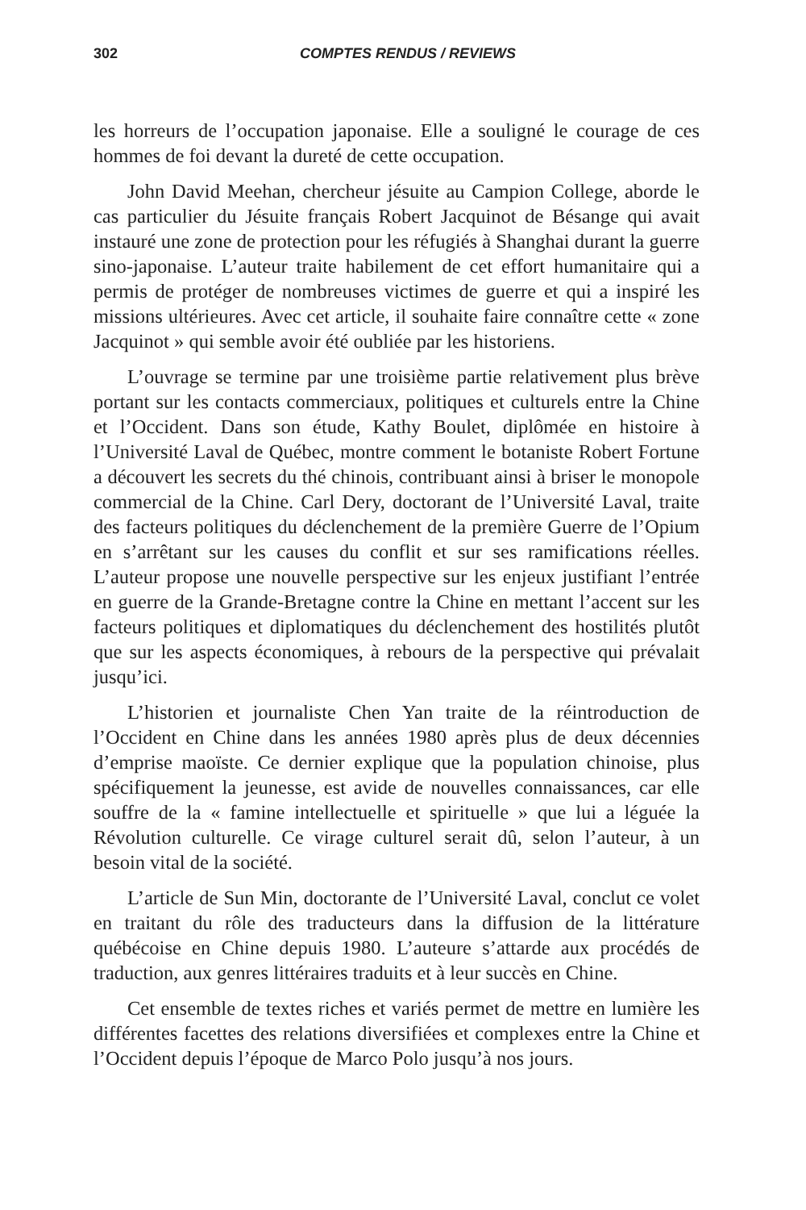302
COMPTES RENDUS / REVIEWS
les horreurs de l’occupation japonaise. Elle a souligné le courage de ces hommes de foi devant la dureté de cette occupation.
John David Meehan, chercheur jésuite au Campion College, aborde le cas particulier du Jésuite français Robert Jacquinot de Bésange qui avait instauré une zone de protection pour les réfugiés à Shanghai durant la guerre sino-japonaise. L’auteur traite habilement de cet effort humanitaire qui a permis de protéger de nombreuses victimes de guerre et qui a inspiré les missions ultérieures. Avec cet article, il souhaite faire connaître cette « zone Jacquinot » qui semble avoir été oubliée par les historiens.
L’ouvrage se termine par une troisième partie relativement plus brève portant sur les contacts commerciaux, politiques et culturels entre la Chine et l’Occident. Dans son étude, Kathy Boulet, diplômée en histoire à l’Université Laval de Québec, montre comment le botaniste Robert Fortune a découvert les secrets du thé chinois, contribuant ainsi à briser le monopole commercial de la Chine. Carl Dery, doctorant de l’Université Laval, traite des facteurs politiques du déclenchement de la première Guerre de l’Opium en s’arrêtant sur les causes du conflit et sur ses ramifications réelles. L’auteur propose une nouvelle perspective sur les enjeux justifiant l’entrée en guerre de la Grande-Bretagne contre la Chine en mettant l’accent sur les facteurs politiques et diplomatiques du déclenchement des hostilités plutôt que sur les aspects économiques, à rebours de la perspective qui prévalait jusqu’ici.
L’historien et journaliste Chen Yan traite de la réintroduction de l’Occident en Chine dans les années 1980 après plus de deux décennies d’emprise maoïste. Ce dernier explique que la population chinoise, plus spécifiquement la jeunesse, est avide de nouvelles connaissances, car elle souffre de la « famine intellectuelle et spirituelle » que lui a léguée la Révolution culturelle. Ce virage culturel serait dû, selon l’auteur, à un besoin vital de la société.
L’article de Sun Min, doctorante de l’Université Laval, conclut ce volet en traitant du rôle des traducteurs dans la diffusion de la littérature québécoise en Chine depuis 1980. L’auteure s’attarde aux procédés de traduction, aux genres littéraires traduits et à leur succès en Chine.
Cet ensemble de textes riches et variés permet de mettre en lumière les différentes facettes des relations diversifiées et complexes entre la Chine et l’Occident depuis l’époque de Marco Polo jusqu’à nos jours.